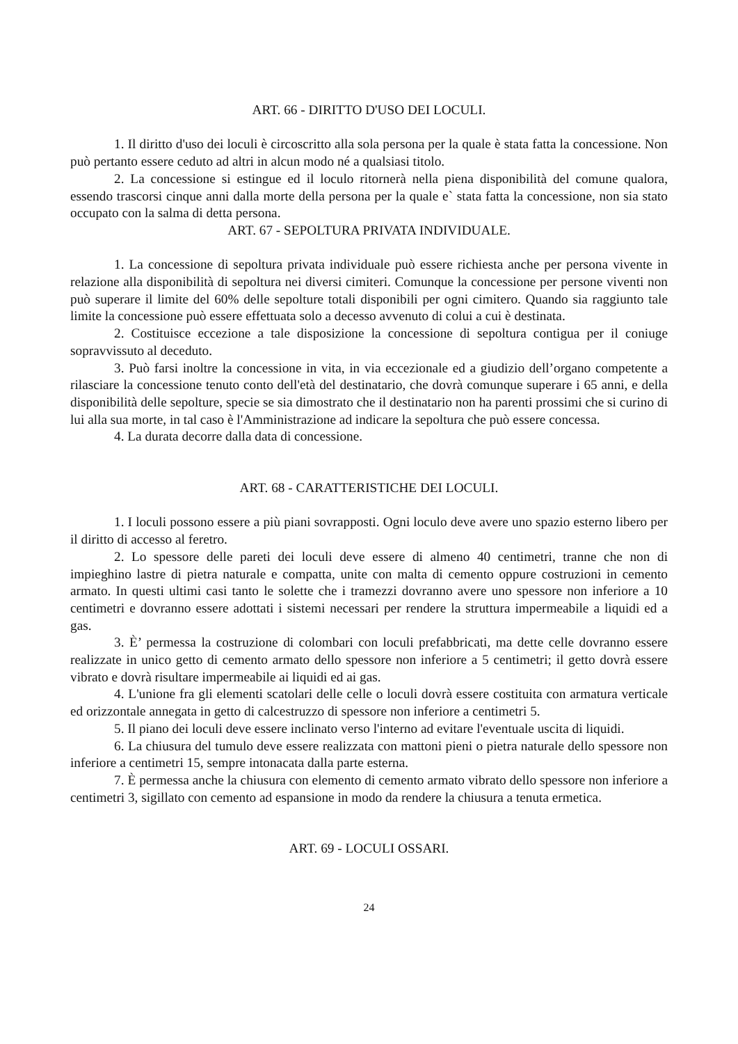ART. 66 - DIRITTO D'USO DEI LOCULI.
1. Il diritto d'uso dei loculi è circoscritto alla sola persona per la quale è stata fatta la concessione. Non può pertanto essere ceduto ad altri in alcun modo né a qualsiasi titolo.
2. La concessione si estingue ed il loculo ritornerà nella piena disponibilità del comune qualora, essendo trascorsi cinque anni dalla morte della persona per la quale e` stata fatta la concessione, non sia stato occupato con la salma di detta persona.
ART. 67 - SEPOLTURA PRIVATA INDIVIDUALE.
1. La concessione di sepoltura privata individuale può essere richiesta anche per persona vivente in relazione alla disponibilità di sepoltura nei diversi cimiteri. Comunque la concessione per persone viventi non può superare il limite del 60% delle sepolture totali disponibili per ogni cimitero. Quando sia raggiunto tale limite la concessione può essere effettuata solo a decesso avvenuto di colui a cui è destinata.
2. Costituisce eccezione a tale disposizione la concessione di sepoltura contigua per il coniuge sopravvissuto al deceduto.
3. Può farsi inoltre la concessione in vita, in via eccezionale ed a giudizio dell’organo competente a rilasciare la concessione tenuto conto dell'età del destinatario, che dovrà comunque superare i 65 anni, e della disponibilità delle sepolture, specie se sia dimostrato che il destinatario non ha parenti prossimi che si curino di lui alla sua morte, in tal caso è l'Amministrazione ad indicare la sepoltura che può essere concessa.
4. La durata decorre dalla data di concessione.
ART. 68 - CARATTERISTICHE DEI LOCULI.
1. I loculi possono essere a più piani sovrapposti. Ogni loculo deve avere uno spazio esterno libero per il diritto di accesso al feretro.
2. Lo spessore delle pareti dei loculi deve essere di almeno 40 centimetri, tranne che non di impieghino lastre di pietra naturale e compatta, unite con malta di cemento oppure costruzioni in cemento armato. In questi ultimi casi tanto le solette che i tramezzi dovranno avere uno spessore non inferiore a 10 centimetri e dovranno essere adottati i sistemi necessari per rendere la struttura impermeabile a liquidi ed a gas.
3. È’ permessa la costruzione di colombari con loculi prefabbricati, ma dette celle dovranno essere realizzate in unico getto di cemento armato dello spessore non inferiore a 5 centimetri; il getto dovrà essere vibrato e dovrà risultare impermeabile ai liquidi ed ai gas.
4. L'unione fra gli elementi scatolari delle celle o loculi dovrà essere costituita con armatura verticale ed orizzontale annegata in getto di calcestruzzo di spessore non inferiore a centimetri 5.
5. Il piano dei loculi deve essere inclinato verso l'interno ad evitare l'eventuale uscita di liquidi.
6. La chiusura del tumulo deve essere realizzata con mattoni pieni o pietra naturale dello spessore non inferiore a centimetri 15, sempre intonacata dalla parte esterna.
7. È permessa anche la chiusura con elemento di cemento armato vibrato dello spessore non inferiore a centimetri 3, sigillato con cemento ad espansione in modo da rendere la chiusura a tenuta ermetica.
ART. 69 - LOCULI OSSARI.
24